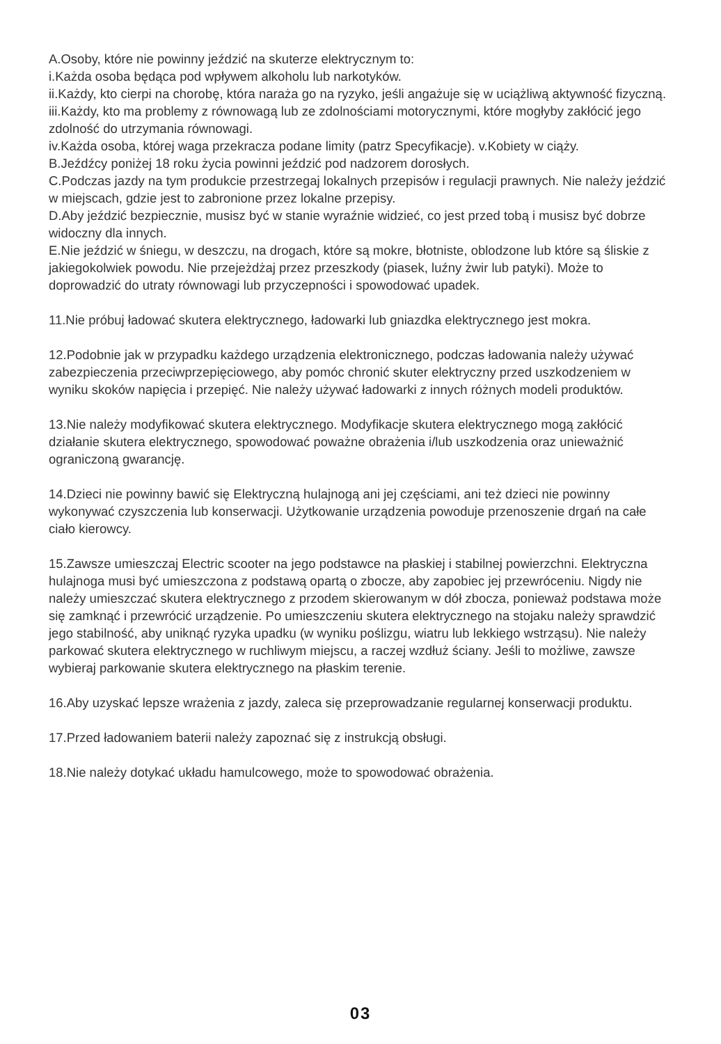A.Osoby, które nie powinny jeździć na skuterze elektrycznym to:
i.Każda osoba będąca pod wpływem alkoholu lub narkotyków.
ii.Każdy, kto cierpi na chorobę, która naraża go na ryzyko, jeśli angażuje się w uciążliwą aktywność fizyczną.
iii.Każdy, kto ma problemy z równowagą lub ze zdolnościami motorycznymi, które mogłyby zakłócić jego zdolność do utrzymania równowagi.
iv.Każda osoba, której waga przekracza podane limity (patrz Specyfikacje). v.Kobiety w ciąży.
B.Jeźdźcy poniżej 18 roku życia powinni jeździć pod nadzorem dorosłych.
C.Podczas jazdy na tym produkcie przestrzegaj lokalnych przepisów i regulacji prawnych. Nie należy jeździć w miejscach, gdzie jest to zabronione przez lokalne przepisy.
D.Aby jeździć bezpiecznie, musisz być w stanie wyraźnie widzieć, co jest przed tobą i musisz być dobrze widoczny dla innych.
E.Nie jeździć w śniegu, w deszczu, na drogach, które są mokre, błotniste, oblodzone lub które są śliskie z jakiegokolwiek powodu. Nie przejeżdżaj przez przeszkody (piasek, luźny żwir lub patyki). Może to doprowadzić do utraty równowagi lub przyczepności i spowodować upadek.
11.Nie próbuj ładować skutera elektrycznego, ładowarki lub gniazdka elektrycznego jest mokra.
12.Podobnie jak w przypadku każdego urządzenia elektronicznego, podczas ładowania należy używać zabezpieczenia przeciwprzepięciowego, aby pomóc chronić skuter elektryczny przed uszkodzeniem w wyniku skoków napięcia i przepięć. Nie należy używać ładowarki z innych różnych modeli produktów.
13.Nie należy modyfikować skutera elektrycznego. Modyfikacje skutera elektrycznego mogą zakłócić działanie skutera elektrycznego, spowodować poważne obrażenia i/lub uszkodzenia oraz unieważnić ograniczoną gwarancję.
14.Dzieci nie powinny bawić się Elektryczną hulajnogą ani jej częściami, ani też dzieci nie powinny wykonywać czyszczenia lub konserwacji. Użytkowanie urządzenia powoduje przenoszenie drgań na całe ciało kierowcy.
15.Zawsze umieszczaj Electric scooter na jego podstawce na płaskiej i stabilnej powierzchni. Elektryczna hulajnoga musi być umieszczona z podstawą opartą o zbocze, aby zapobiec jej przewróceniu. Nigdy nie należy umieszczać skutera elektrycznego z przodem skierowanym w dół zbocza, ponieważ podstawa może się zamknąć i przewrócić urządzenie. Po umieszczeniu skutera elektrycznego na stojaku należy sprawdzić jego stabilność, aby uniknąć ryzyka upadku (w wyniku poślizgu, wiatru lub lekkiego wstrząsu). Nie należy parkować skutera elektrycznego w ruchliwym miejscu, a raczej wzdłuż ściany. Jeśli to możliwe, zawsze wybieraj parkowanie skutera elektrycznego na płaskim terenie.
16.Aby uzyskać lepsze wrażenia z jazdy, zaleca się przeprowadzanie regularnej konserwacji produktu.
17.Przed ładowaniem baterii należy zapoznać się z instrukcją obsługi.
18.Nie należy dotykać układu hamulcowego, może to spowodować obrażenia.
03